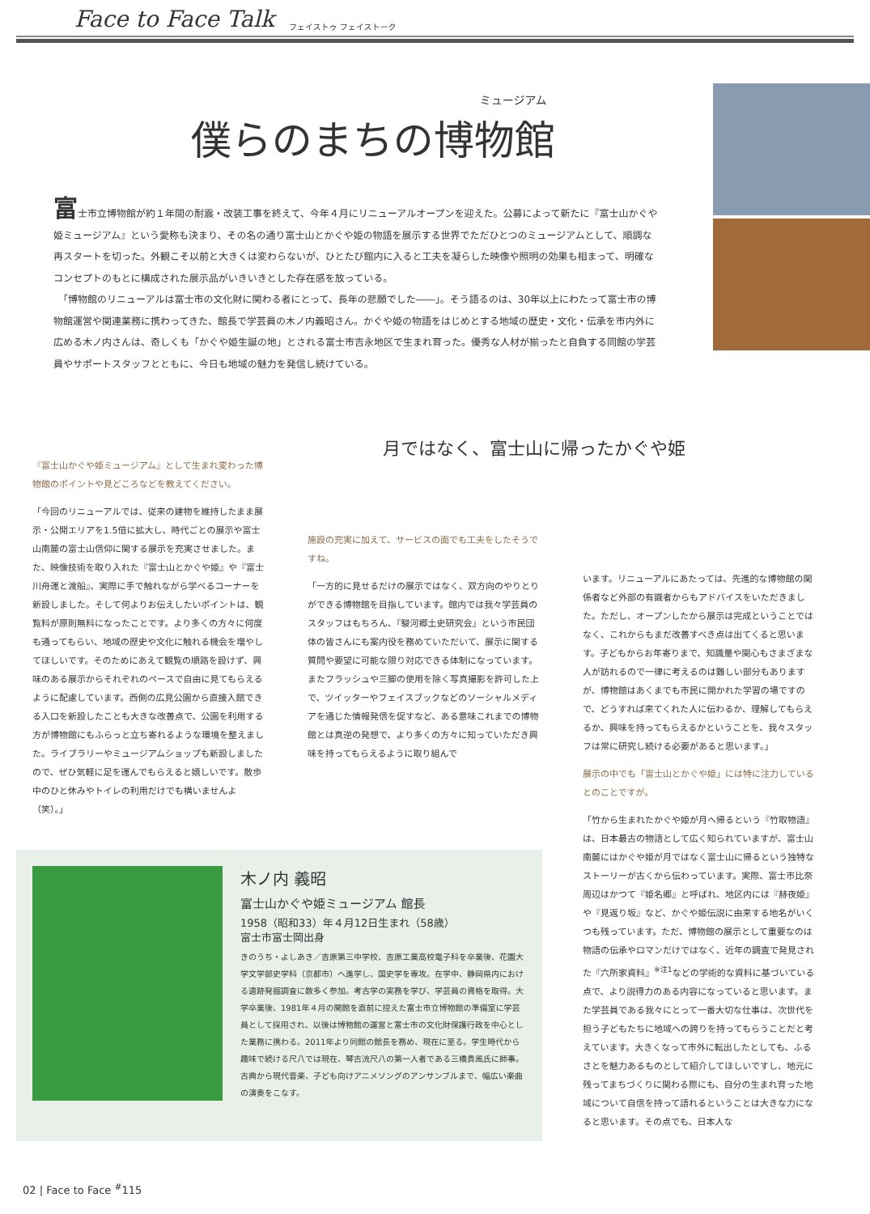Face to Face Talk フェイストゥ フェイストーク
ミュージアム
僕らのまちの博物館
富士市立博物館が約１年間の耐震・改装工事を終えて、今年４月にリニューアルオープンを迎えた。公募によって新たに『富士山かぐや姫ミュージアム』という愛称も決まり、その名の通り富士山とかぐや姫の物語を展示する世界でただひとつのミュージアムとして、順調な再スタートを切った。外観こそ以前と大きくは変わらないが、ひとたび館内に入ると工夫を凝らした映像や照明の効果も相まって、明確なコンセプトのもとに構成された展示品がいきいきとした存在感を放っている。
　「博物館のリニューアルは富士市の文化財に関わる者にとって、長年の悲願でした――」。そう語るのは、30年以上にわたって富士市の博物館運営や関連業務に携わってきた、館長で学芸員の木ノ内義昭さん。かぐや姫の物語をはじめとする地域の歴史・文化・伝承を市内外に広める木ノ内さんは、奇しくも「かぐや姫生誕の地」とされる富士市吉永地区で生まれ育った。優秀な人材が揃ったと自負する同館の学芸員やサポートスタッフとともに、今日も地域の魅力を発信し続けている。
『富士山かぐや姫ミュージアム』として生まれ変わった博物館のポイントや見どころなどを教えてください。
「今回のリニューアルでは、従来の建物を維持したまま展示・公開エリアを1.5倍に拡大し、時代ごとの展示や富士山南麓の富士山信仰に関する展示を充実させました。また、映像技術を取り入れた『富士山とかぐや姫』や『富士川舟運と渡船』、実際に手で触れながら学べるコーナーを新設しました。そして何よりお伝えしたいポイントは、観覧料が原則無料になったことです。より多くの方々に何度も通ってもらい、地域の歴史や文化に触れる機会を増やしてほしいです。そのためにあえて観覧の順路を設けず、興味のある展示からそれぞれのペースで自由に見てもらえるように配慮しています。西側の広見公園から直接入館できる入口を新設したことも大きな改善点で、公園を利用する方が博物館にもふらっと立ち寄れるような環境を整えました。ライブラリーやミュージアムショップも新設しましたので、ぜひ気軽に足を運んでもらえると嬉しいです。散歩中のひと休みやトイレの利用だけでも構いませんよ（笑）。」
月ではなく、富士山に帰ったかぐや姫
施設の充実に加えて、サービスの面でも工夫をしたそうですね。
「一方的に見せるだけの展示ではなく、双方向のやりとりができる博物館を目指しています。館内では我々学芸員のスタッフはもちろん、『駿河郷土史研究会』という市民団体の皆さんにも案内役を務めていただいて、展示に関する質問や要望に可能な限り対応できる体制になっています。またフラッシュや三脚の使用を除く写真撮影を許可した上で、ツイッターやフェイスブックなどのソーシャルメディアを通じた情報発信を促すなど、ある意味これまでの博物館とは真逆の発想で、より多くの方々に知っていただき興味を持ってもらえるように取り組んで
います。リニューアルにあたっては、先進的な博物館の関係者など外部の有識者からもアドバイスをいただきました。ただし、オープンしたから展示は完成ということではなく、これからもまだ改善すべき点は出てくると思います。子どもからお年寄りまで、知識量や関心もさまざまな人が訪れるので一律に考えるのは難しい部分もありますが、博物館はあくまでも市民に開かれた学習の場ですので、どうすれば来てくれた人に伝わるか、理解してもらえるか、興味を持ってもらえるかということを、我々スタッフは常に研究し続ける必要があると思います。」
展示の中でも「富士山とかぐや姫」には特に注力しているとのことですが。
「竹から生まれたかぐや姫が月へ帰るという『竹取物語』は、日本最古の物語として広く知られていますが、富士山南麓にはかぐや姫が月ではなく富士山に帰るという独特なストーリーが古くから伝わっています。実際、富士市比奈周辺はかつて『姫名郷』と呼ばれ、地区内には『赫夜姫』や『見返り坂』など、かぐや姫伝説に由来する地名がいくつも残っています。ただ、博物館の展示として重要なのは物語の伝承やロマンだけではなく、近年の調査で発見された『六所家資料』<sup>※注1</sup>などの学術的な資料に基づいている点で、より説得力のある内容になっていると思います。また学芸員である我々にとって一番大切な仕事は、次世代を担う子どもたちに地域への誇りを持ってもらうことだと考えています。大きくなって市外に転出したとしても、ふるさとを魅力あるものとして紹介してほしいですし、地元に残ってまちづくりに関わる際にも、自分の生まれ育った地域について自信を持って語れるということは大きな力になると思います。その点でも、日本人な
木ノ内 義昭
富士山かぐや姫ミュージアム 館長
1958（昭和33）年４月12日生まれ（58歳）
富士市富士岡出身
きのうち・よしあき／吉原第三中学校、吉原工業高校電子科を卒業後、花園大学文学部史学科（京都市）へ進学し、国史学を専攻。在学中、静岡県内における遺跡発掘調査に数多く参加。考古学の実務を学び、学芸員の資格を取得。大学卒業後、1981年４月の開館を直前に控えた富士市立博物館の準備室に学芸員として採用され、以後は博物館の運営と富士市の文化財保護行政を中心とした業務に携わる。2011年より同館の館長を務め、現在に至る。学生時代から趣味で続ける尺八では現在、琴古流尺八の第一人者である三橋貴風氏に師事。古典から現代音楽、子ども向けアニメソングのアンサンブルまで、幅広い楽曲の演奏をこなす。
02 | Face to Face <sup>#</sup>115